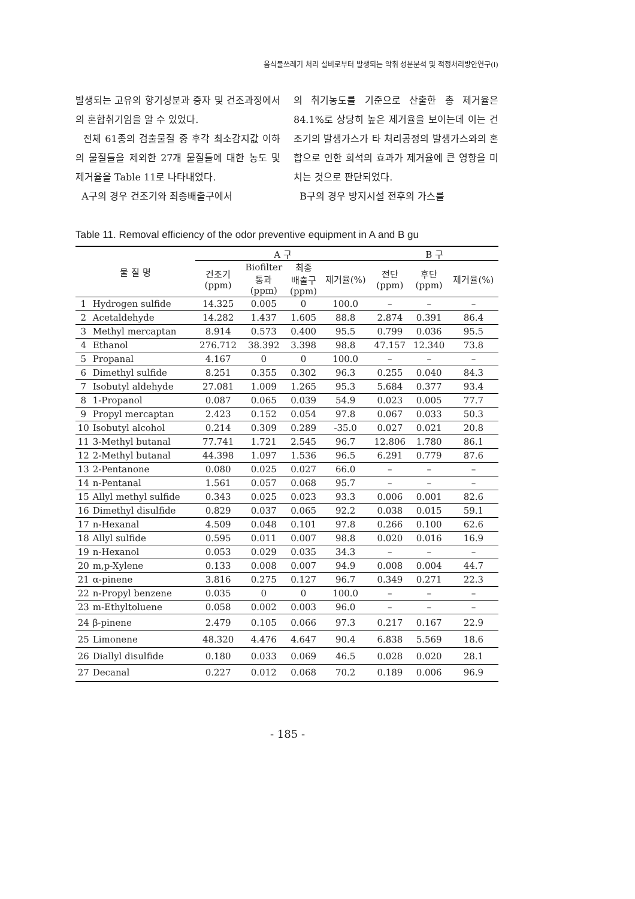음식물쓰레기 처리 설비로부터 발생되는 악취 성분분석 및 적정처리방안연구(Ⅰ)
발생되는 고유의 향기성분과 증자 및 건조과정에서의 혼합취기임을 알 수 있었다.
전체 61종의 검출물질 중 후각 최소감지값 이하의 물질들을 제외한 27개 물질들에 대한 농도 및 제거율을 Table 11로 나타내었다.
A구의 경우 건조기와 최종배출구에서
의 취기농도를 기준으로 산출한 총 제거율은 84.1%로 상당히 높은 제거율을 보이는데 이는 건조기의 발생가스가 타 처리공정의 발생가스와의 혼합으로 인한 희석의 효과가 제거율에 큰 영향을 미치는 것으로 판단되었다.
B구의 경우 방지시설 전후의 가스를
Table 11. Removal efficiency of the odor preventive equipment in A and B gu
| 물 질 명 | | A 구 | | | | B 구 | | |
| --- | --- | --- | --- | --- | --- | --- | --- | --- |
| | | 건조기 (ppm) | Biofilter 통과 (ppm) | 최종 배출구 (ppm) | 제거율(%) | 전단 (ppm) | 후단 (ppm) | 제거율(%) |
| 1 | Hydrogen sulfide | 14.325 | 0.005 | 0 | 100.0 | – | – | – |
| 2 | Acetaldehyde | 14.282 | 1.437 | 1.605 | 88.8 | 2.874 | 0.391 | 86.4 |
| 3 | Methyl mercaptan | 8.914 | 0.573 | 0.400 | 95.5 | 0.799 | 0.036 | 95.5 |
| 4 | Ethanol | 276.712 | 38.392 | 3.398 | 98.8 | 47.157 | 12.340 | 73.8 |
| 5 | Propanal | 4.167 | 0 | 0 | 100.0 | – | – | – |
| 6 | Dimethyl sulfide | 8.251 | 0.355 | 0.302 | 96.3 | 0.255 | 0.040 | 84.3 |
| 7 | Isobutyl aldehyde | 27.081 | 1.009 | 1.265 | 95.3 | 5.684 | 0.377 | 93.4 |
| 8 | 1-Propanol | 0.087 | 0.065 | 0.039 | 54.9 | 0.023 | 0.005 | 77.7 |
| 9 | Propyl mercaptan | 2.423 | 0.152 | 0.054 | 97.8 | 0.067 | 0.033 | 50.3 |
| 10 | Isobutyl alcohol | 0.214 | 0.309 | 0.289 | -35.0 | 0.027 | 0.021 | 20.8 |
| 11 | 3-Methyl butanal | 77.741 | 1.721 | 2.545 | 96.7 | 12.806 | 1.780 | 86.1 |
| 12 | 2-Methyl butanal | 44.398 | 1.097 | 1.536 | 96.5 | 6.291 | 0.779 | 87.6 |
| 13 | 2-Pentanone | 0.080 | 0.025 | 0.027 | 66.0 | – | – | – |
| 14 | n-Pentanal | 1.561 | 0.057 | 0.068 | 95.7 | – | – | – |
| 15 | Allyl methyl sulfide | 0.343 | 0.025 | 0.023 | 93.3 | 0.006 | 0.001 | 82.6 |
| 16 | Dimethyl disulfide | 0.829 | 0.037 | 0.065 | 92.2 | 0.038 | 0.015 | 59.1 |
| 17 | n-Hexanal | 4.509 | 0.048 | 0.101 | 97.8 | 0.266 | 0.100 | 62.6 |
| 18 | Allyl sulfide | 0.595 | 0.011 | 0.007 | 98.8 | 0.020 | 0.016 | 16.9 |
| 19 | n-Hexanol | 0.053 | 0.029 | 0.035 | 34.3 | – | – | – |
| 20 | m,p-Xylene | 0.133 | 0.008 | 0.007 | 94.9 | 0.008 | 0.004 | 44.7 |
| 21 | α-pinene | 3.816 | 0.275 | 0.127 | 96.7 | 0.349 | 0.271 | 22.3 |
| 22 | n-Propyl benzene | 0.035 | 0 | 0 | 100.0 | – | – | – |
| 23 | m-Ethyltoluene | 0.058 | 0.002 | 0.003 | 96.0 | – | – | – |
| 24 | β-pinene | 2.479 | 0.105 | 0.066 | 97.3 | 0.217 | 0.167 | 22.9 |
| 25 | Limonene | 48.320 | 4.476 | 4.647 | 90.4 | 6.838 | 5.569 | 18.6 |
| 26 | Diallyl disulfide | 0.180 | 0.033 | 0.069 | 46.5 | 0.028 | 0.020 | 28.1 |
| 27 | Decanal | 0.227 | 0.012 | 0.068 | 70.2 | 0.189 | 0.006 | 96.9 |
- 185 -